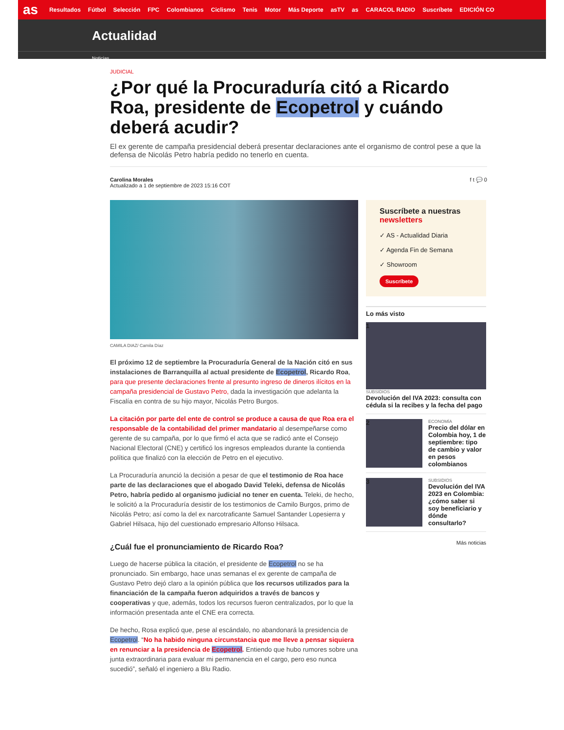as Resultados Fútbol Selección FPC Colombianos Ciclismo Tenis Motor Más Deporte asTV as CARACOL RADIO Suscríbete EDICIÓN CO
Actualidad
Noticias
JUDICIAL
¿Por qué la Procuraduría citó a Ricardo Roa, presidente de Ecopetrol y cuándo deberá acudir?
El ex gerente de campaña presidencial deberá presentar declaraciones ante el organismo de control pese a que la defensa de Nicolás Petro habría pedido no tenerlo en cuenta.
Carolina Morales
Actualizado a 1 de septiembre de 2023 15:16 COT
f t 💬 0
CAMILA DIAZ/ Camila Díaz
El próximo 12 de septiembre la Procuraduría General de la Nación citó en sus instalaciones de Barranquilla al actual presidente de Ecopetrol, Ricardo Roa, para que presente declaraciones frente al presunto ingreso de dineros ilícitos en la campaña presidencial de Gustavo Petro, dada la investigación que adelanta la Fiscalía en contra de su hijo mayor, Nicolás Petro Burgos.
La citación por parte del ente de control se produce a causa de que Roa era el responsable de la contabilidad del primer mandatario al desempeñarse como gerente de su campaña, por lo que firmó el acta que se radicó ante el Consejo Nacional Electoral (CNE) y certificó los ingresos empleados durante la contienda política que finalizó con la elección de Petro en el ejecutivo.
La Procuraduría anunció la decisión a pesar de que el testimonio de Roa hace parte de las declaraciones que el abogado David Teleki, defensa de Nicolás Petro, habría pedido al organismo judicial no tener en cuenta. Teleki, de hecho, le solicitó a la Procuraduría desistir de los testimonios de Camilo Burgos, primo de Nicolás Petro; así como la del ex narcotraficante Samuel Santander Lopesierra y Gabriel Hilsaca, hijo del cuestionado empresario Alfonso Hilsaca.
¿Cuál fue el pronunciamiento de Ricardo Roa?
Luego de hacerse pública la citación, el presidente de Ecopetrol no se ha pronunciado. Sin embargo, hace unas semanas el ex gerente de campaña de Gustavo Petro dejó claro a la opinión pública que los recursos utilizados para la financiación de la campaña fueron adquiridos a través de bancos y cooperativas y que, además, todos los recursos fueron centralizados, por lo que la información presentada ante el CNE era correcta.
De hecho, Rosa explicó que, pese al escándalo, no abandonará la presidencia de Ecopetrol. “No ha habido ninguna circunstancia que me lleve a pensar siquiera en renunciar a la presidencia de Ecopetrol. Entiendo que hubo rumores sobre una junta extraordinaria para evaluar mi permanencia en el cargo, pero eso nunca sucedió”, señaló el ingeniero a Blu Radio.
Suscríbete a nuestras newsletters
✓ AS - Actualidad Diaria
✓ Agenda Fin de Semana
✓ Showroom
Suscríbete
Lo más visto
1
SUBSIDIOS
Devolución del IVA 2023: consulta con cédula si la recibes y la fecha del pago
2
ECONOMÍA
Precio del dólar en Colombia hoy, 1 de septiembre: tipo de cambio y valor en pesos colombianos
3
SUBSIDIOS
Devolución del IVA 2023 en Colombia: ¿cómo saber si soy beneficiario y dónde consultarlo?
Más noticias